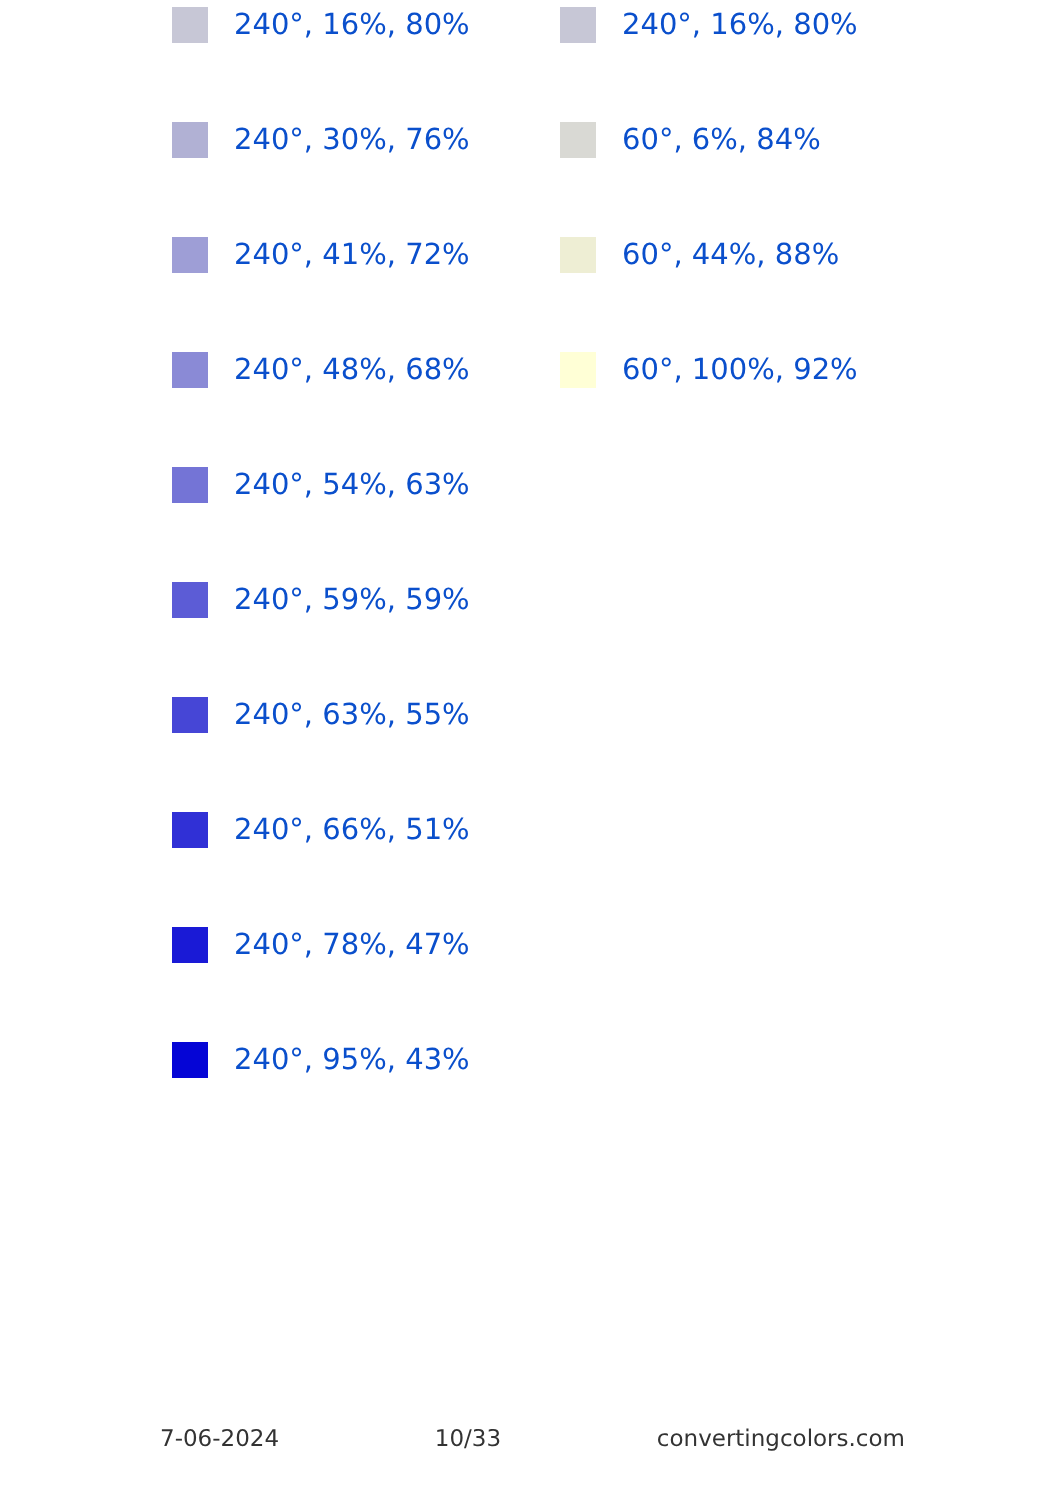240°, 16%, 80%
240°, 30%, 76%
240°, 41%, 72%
240°, 48%, 68%
240°, 54%, 63%
240°, 59%, 59%
240°, 63%, 55%
240°, 66%, 51%
240°, 78%, 47%
240°, 95%, 43%
240°, 16%, 80%
60°, 6%, 84%
60°, 44%, 88%
60°, 100%, 92%
7-06-2024 10/33 convertingcolors.com